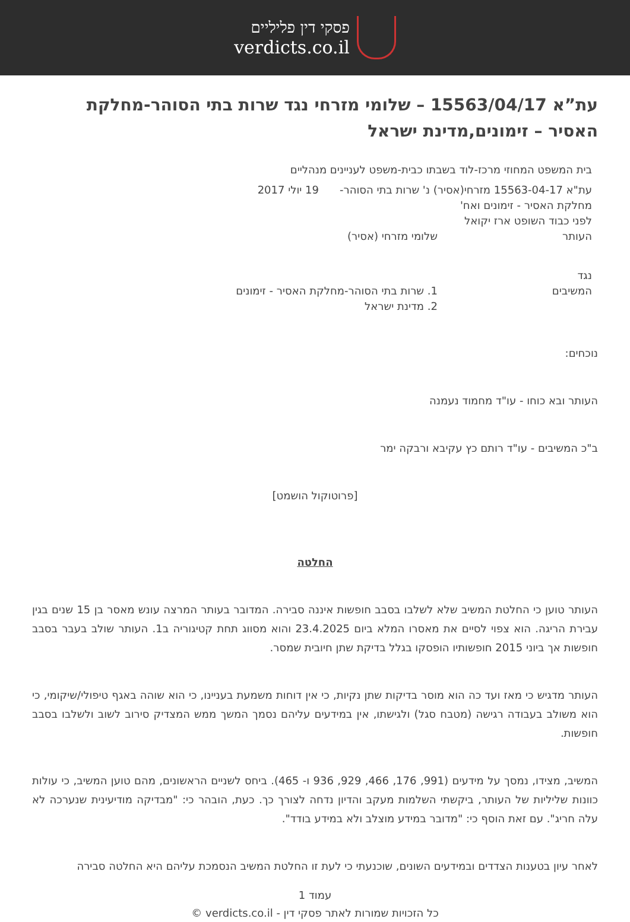פסקי דין פליליים
verdicts.co.il
עת”א 15563/04/17 – שלומי מזרחי נגד שרות בתי הסוהר-מחלקת האסיר – זימונים,מדינת ישראל
בית המשפט המחוזי מרכז-לוד בשבתו כבית-משפט לעניינים מנהליים
עת"א 15563-04-17 מזרחי(אסיר) נ' שרות בתי הסוהר-
מחלקת האסיר - זימונים ואח'
לפני כבוד השופט ארז יקואל
19 יולי 2017
העותר שלומי מזרחי (אסיר)
נגד
המשיבים
1. שרות בתי הסוהר-מחלקת האסיר - זימונים
2. מדינת ישראל
נוכחים:
העותר ובא כוחו - עו"ד מחמוד נעמנה
ב"כ המשיבים - עו"ד רותם כץ עקיבא ורבקה ימר
[פרוטוקול הושמט]
החלטה
העותר טוען כי החלטת המשיב שלא לשלבו בסבב חופשות איננה סבירה. המדובר בעותר המרצה עונש מאסר בן 15 שנים בגין עבירת הריגה. הוא צפוי לסיים את מאסרו המלא ביום 23.4.2025 והוא מסווג תחת קטיגוריה ב1. העותר שולב בעבר בסבב חופשות אך ביוני 2015 חופשותיו הופסקו בגלל בדיקת שתן חיובית שמסר.
העותר מדגיש כי מאז ועד כה הוא מוסר בדיקות שתן נקיות, כי אין דוחות משמעת בעניינו, כי הוא שוהה באגף טיפולי/שיקומי, כי הוא משולב בעבודה רגישה (מטבח סגל) ולגישתו, אין במידעים עליהם נסמך המשך ממש המצדיק סירוב לשוב ולשלבו בסבב חופשות.
המשיב, מצידו, נמסך על מידעים (991, 176, 466, 929, 936 ו- 465). ביחס לשניים הראשונים, מהם טוען המשיב, כי עולות כוונות שליליות של העותר, ביקשתי השלמות מעקב והדיון נדחה לצורך כך. כעת, הובהר כי: "מבדיקה מודיעינית שנערכה לא עלה חריג". עם זאת הוסף כי: "מדובר במידע מוצלב ולא במידע בודד".
לאחר עיון בטענות הצדדים ובמידעים השונים, שוכנעתי כי לעת זו החלטת המשיב הנסמכת עליהם היא החלטה סבירה
עמוד 1
כל הזכויות שמורות לאתר פסקי דין - verdicts.co.il ©